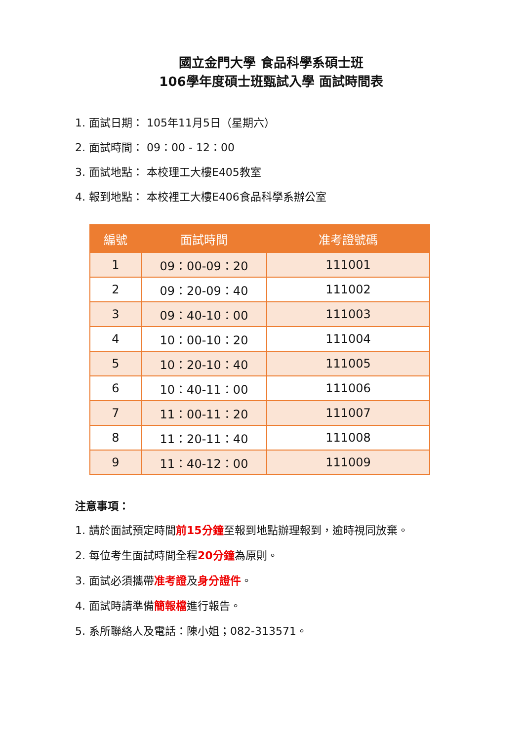國立金門大學 食品科學系碩士班
106學年度碩士班甄試入學 面試時間表
1. 面試日期： 105年11月5日（星期六）
2. 面試時間： 09：00 - 12：00
3. 面試地點： 本校理工大樓E405教室
4. 報到地點： 本校裡工大樓E406食品科學系辦公室
| 編號 | 面試時間 | 准考證號碼 |
| --- | --- | --- |
| 1 | 09：00-09：20 | 111001 |
| 2 | 09：20-09：40 | 111002 |
| 3 | 09：40-10：00 | 111003 |
| 4 | 10：00-10：20 | 111004 |
| 5 | 10：20-10：40 | 111005 |
| 6 | 10：40-11：00 | 111006 |
| 7 | 11：00-11：20 | 111007 |
| 8 | 11：20-11：40 | 111008 |
| 9 | 11：40-12：00 | 111009 |
注意事項：
1. 請於面試預定時間前15分鐘至報到地點辦理報到，逾時視同放棄。
2. 每位考生面試時間全程20分鐘為原則。
3. 面試必須攜帶准考證及身分證件。
4. 面試時請準備簡報檔進行報告。
5. 系所聯絡人及電話：陳小姐；082-313571。